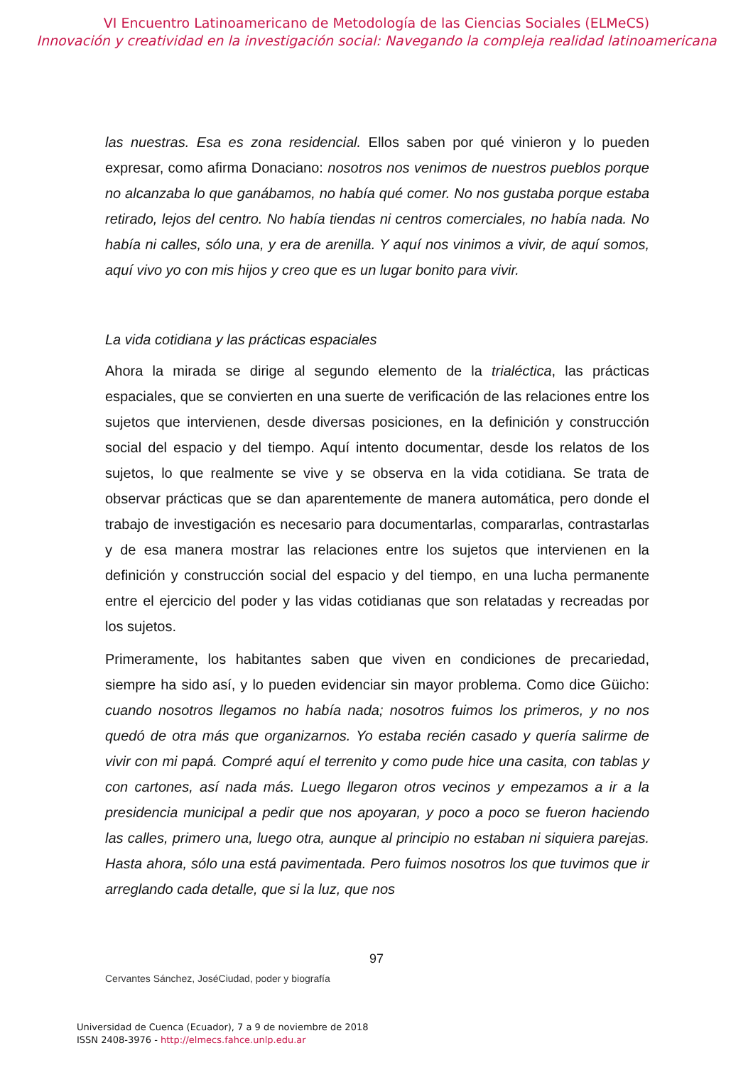VI Encuentro Latinoamericano de Metodología de las Ciencias Sociales (ELMeCS)
Innovación y creatividad en la investigación social: Navegando la compleja realidad latinoamericana
las nuestras. Esa es zona residencial. Ellos saben por qué vinieron y lo pueden expresar, como afirma Donaciano: nosotros nos venimos de nuestros pueblos porque no alcanzaba lo que ganábamos, no había qué comer. No nos gustaba porque estaba retirado, lejos del centro. No había tiendas ni centros comerciales, no había nada. No había ni calles, sólo una, y era de arenilla. Y aquí nos vinimos a vivir, de aquí somos, aquí vivo yo con mis hijos y creo que es un lugar bonito para vivir.
La vida cotidiana y las prácticas espaciales
Ahora la mirada se dirige al segundo elemento de la trialéctica, las prácticas espaciales, que se convierten en una suerte de verificación de las relaciones entre los sujetos que intervienen, desde diversas posiciones, en la definición y construcción social del espacio y del tiempo. Aquí intento documentar, desde los relatos de los sujetos, lo que realmente se vive y se observa en la vida cotidiana. Se trata de observar prácticas que se dan aparentemente de manera automática, pero donde el trabajo de investigación es necesario para documentarlas, compararlas, contrastarlas y de esa manera mostrar las relaciones entre los sujetos que intervienen en la definición y construcción social del espacio y del tiempo, en una lucha permanente entre el ejercicio del poder y las vidas cotidianas que son relatadas y recreadas por los sujetos.
Primeramente, los habitantes saben que viven en condiciones de precariedad, siempre ha sido así, y lo pueden evidenciar sin mayor problema. Como dice Güicho: cuando nosotros llegamos no había nada; nosotros fuimos los primeros, y no nos quedó de otra más que organizarnos. Yo estaba recién casado y quería salirme de vivir con mi papá. Compré aquí el terrenito y como pude hice una casita, con tablas y con cartones, así nada más. Luego llegaron otros vecinos y empezamos a ir a la presidencia municipal a pedir que nos apoyaran, y poco a poco se fueron haciendo las calles, primero una, luego otra, aunque al principio no estaban ni siquiera parejas. Hasta ahora, sólo una está pavimentada. Pero fuimos nosotros los que tuvimos que ir arreglando cada detalle, que si la luz, que nos
97
Cervantes Sánchez, JoséCiudad, poder y biografía
Universidad de Cuenca (Ecuador), 7 a 9 de noviembre de 2018
ISSN 2408-3976 - http://elmecs.fahce.unlp.edu.ar